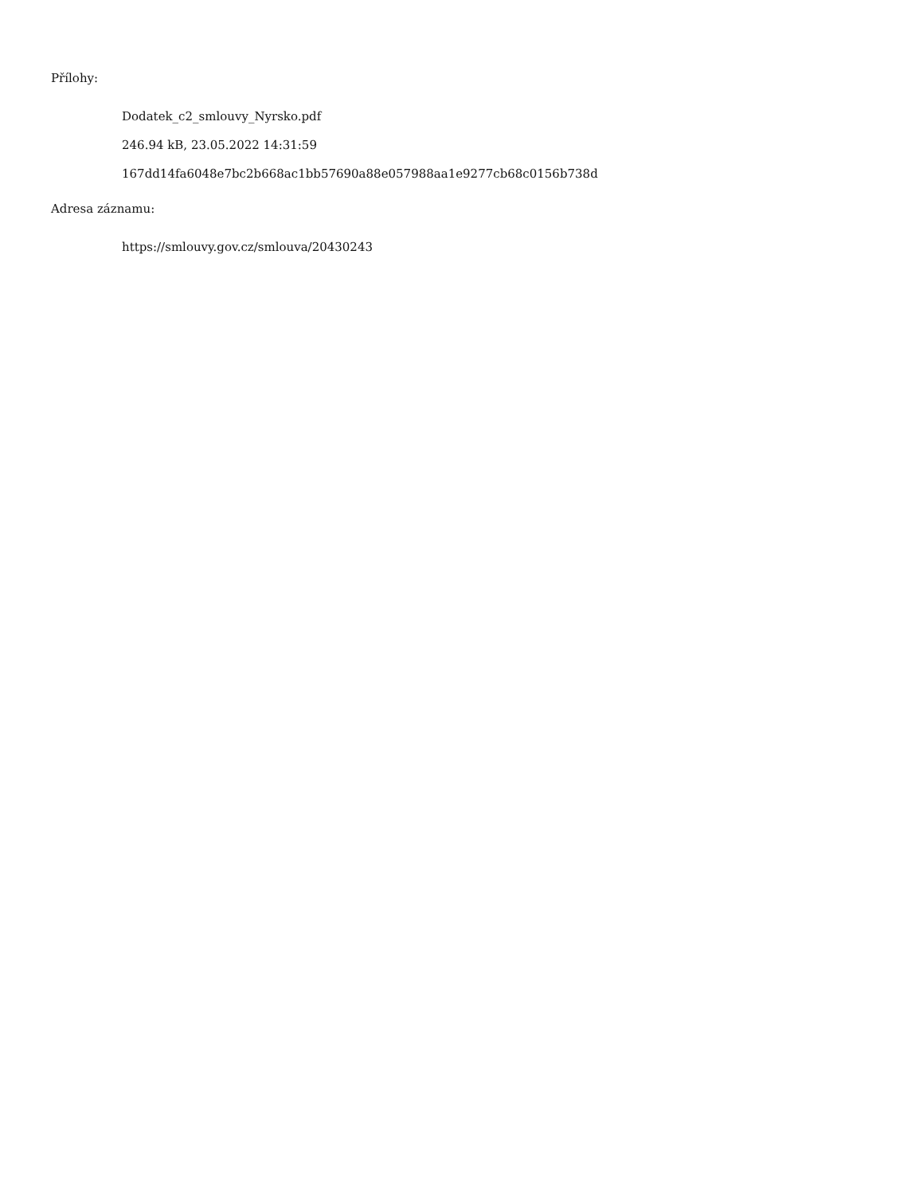Přílohy:
Dodatek_c2_smlouvy_Nyrsko.pdf
246.94 kB, 23.05.2022 14:31:59
167dd14fa6048e7bc2b668ac1bb57690a88e057988aa1e9277cb68c0156b738d
Adresa záznamu:
https://smlouvy.gov.cz/smlouva/20430243